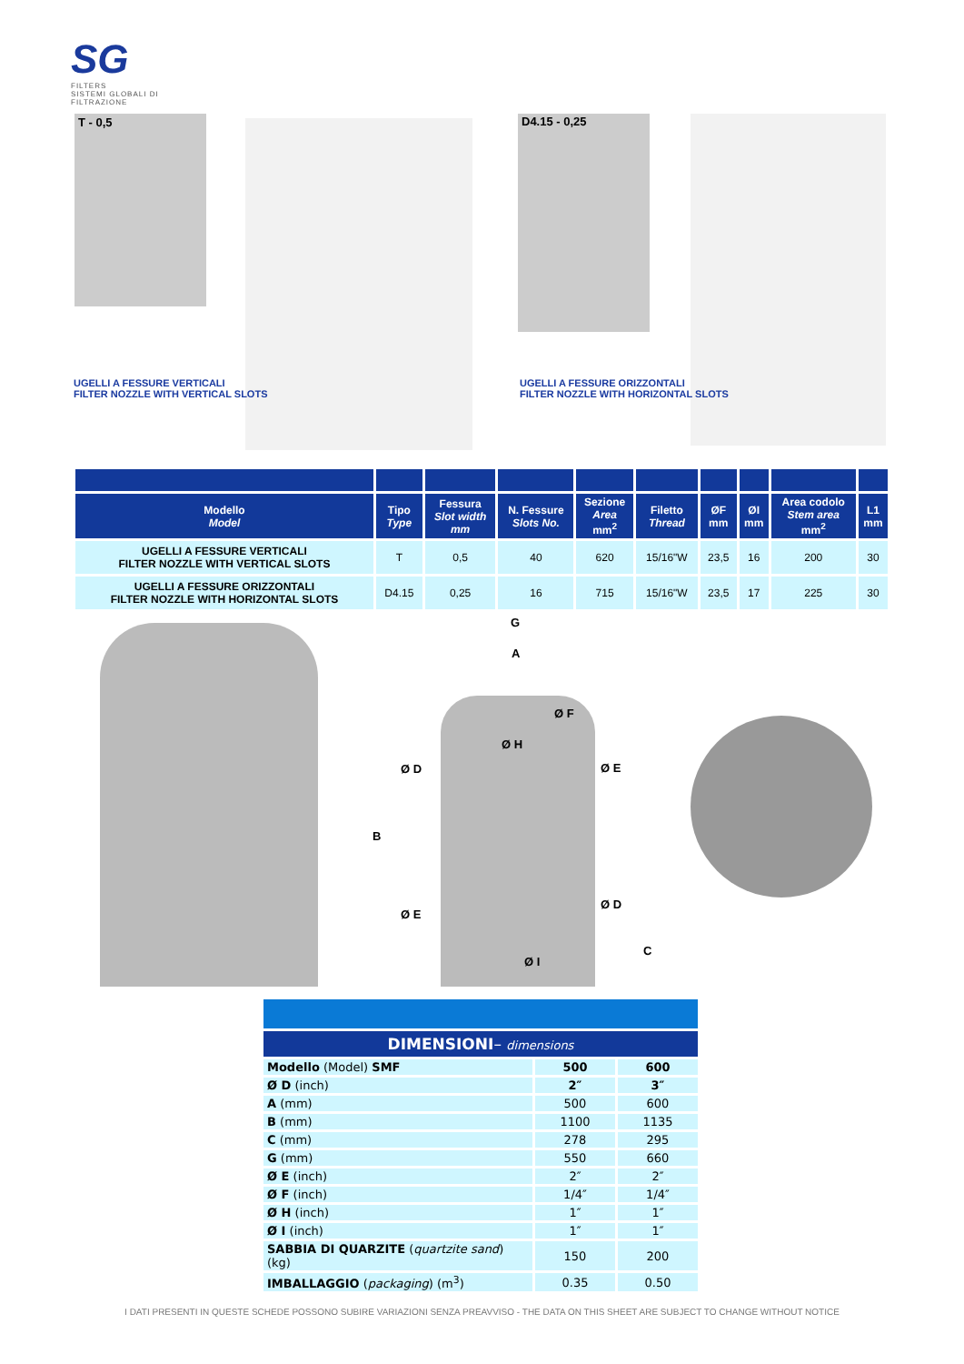SG
FILTERS
SISTEMI GLOBALI DI FILTRAZIONE
T - 0,5 D4.15 - 0,25
UGELLI A FESSURE VERTICALI
FILTER NOZZLE WITH VERTICAL SLOTS
UGELLI A FESSURE ORIZZONTALI
FILTER NOZZLE WITH HORIZONTAL SLOTS
| Modello Model | Tipo Type | Fessura Slot width mm | N. Fessure Slots No. | Sezione Area mm<sup>2</sup> | Filetto Thread | ØF mm | ØI mm | Area codolo Stem area mm<sup>2</sup> | L1 mm |
| --- | --- | --- | --- | --- | --- | --- | --- | --- | --- |
| UGELLI A FESSURE VERTICALI FILTER NOZZLE WITH VERTICAL SLOTS | T | 0,5 | 40 | 620 | 15/16"W | 23,5 | 16 | 200 | 30 |
| UGELLI A FESSURE ORIZZONTALI FILTER NOZZLE WITH HORIZONTAL SLOTS | D4.15 | 0,25 | 16 | 715 | 15/16"W | 23,5 | 17 | 225 | 30 |
G
A
Ø F
Ø H
Ø D Ø E
B
Ø E
Ø D
C
Ø I
| DIMENSIONI – dimensions | | |
| Modello (Model) SMF | 500 | 600 |
| Ø D (inch) | 2″ | 3″ |
| A (mm) | 500 | 600 |
| B (mm) | 1100 | 1135 |
| C (mm) | 278 | 295 |
| G (mm) | 550 | 660 |
| Ø E (inch) | 2″ | 2″ |
| Ø F (inch) | 1/4″ | 1/4″ |
| Ø H (inch) | 1″ | 1″ |
| Ø I (inch) | 1″ | 1″ |
| SABBIA DI QUARZITE ( quartzite sand ) (kg) | 150 | 200 |
| IMBALLAGGIO ( packaging ) (m<sup>3</sup>) | 0.35 | 0.50 |
I DATI PRESENTI IN QUESTE SCHEDE POSSONO SUBIRE VARIAZIONI SENZA PREAVVISO - THE DATA ON THIS SHEET ARE SUBJECT TO CHANGE WITHOUT NOTICE